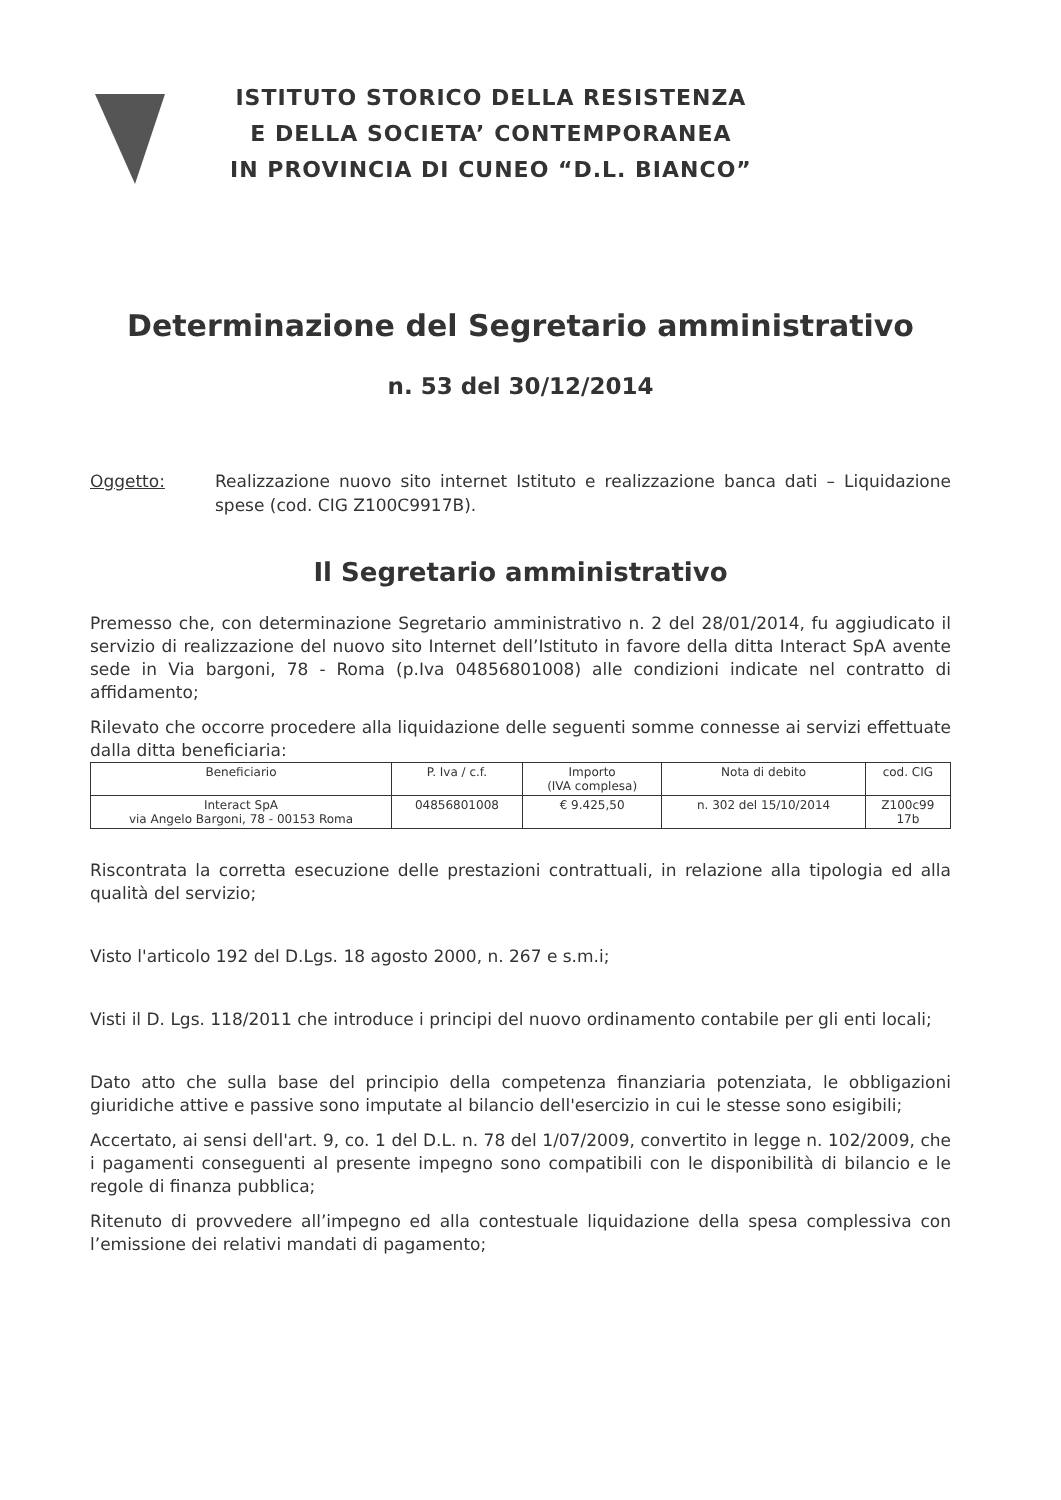ISTITUTO STORICO DELLA RESISTENZA
E DELLA SOCIETA’ CONTEMPORANEA
IN PROVINCIA DI CUNEO “D.L. BIANCO”
Determinazione del Segretario amministrativo
n. 53 del 30/12/2014
Oggetto: Realizzazione nuovo sito internet Istituto e realizzazione banca dati – Liquidazione spese (cod. CIG Z100C9917B).
Il Segretario amministrativo
Premesso che, con determinazione Segretario amministrativo n. 2 del 28/01/2014, fu aggiudicato il servizio di realizzazione del nuovo sito Internet dell’Istituto in favore della ditta Interact SpA avente sede in Via bargoni, 78 - Roma (p.Iva 04856801008) alle condizioni indicate nel contratto di affidamento;
Rilevato che occorre procedere alla liquidazione delle seguenti somme connesse ai servizi effettuate dalla ditta beneficiaria:
| Beneficiario | P. Iva / c.f. | Importo (IVA complesa) | Nota di debito | cod. CIG |
| --- | --- | --- | --- | --- |
| Interact SpA via Angelo Bargoni, 78 - 00153 Roma | 04856801008 | € 9.425,50 | n. 302 del 15/10/2014 | Z100c99 17b |
Riscontrata la corretta esecuzione delle prestazioni contrattuali, in relazione alla tipologia ed alla qualità del servizio;
Visto l'articolo 192 del D.Lgs. 18 agosto 2000, n. 267 e s.m.i;
Visti il D. Lgs. 118/2011 che introduce i principi del nuovo ordinamento contabile per gli enti locali;
Dato atto che sulla base del principio della competenza finanziaria potenziata, le obbligazioni giuridiche attive e passive sono imputate al bilancio dell'esercizio in cui le stesse sono esigibili;
Accertato, ai sensi dell'art. 9, co. 1 del D.L. n. 78 del 1/07/2009, convertito in legge n. 102/2009, che i pagamenti conseguenti al presente impegno sono compatibili con le disponibilità di bilancio e le regole di finanza pubblica;
Ritenuto di provvedere all’impegno ed alla contestuale liquidazione della spesa complessiva con l’emissione dei relativi mandati di pagamento;